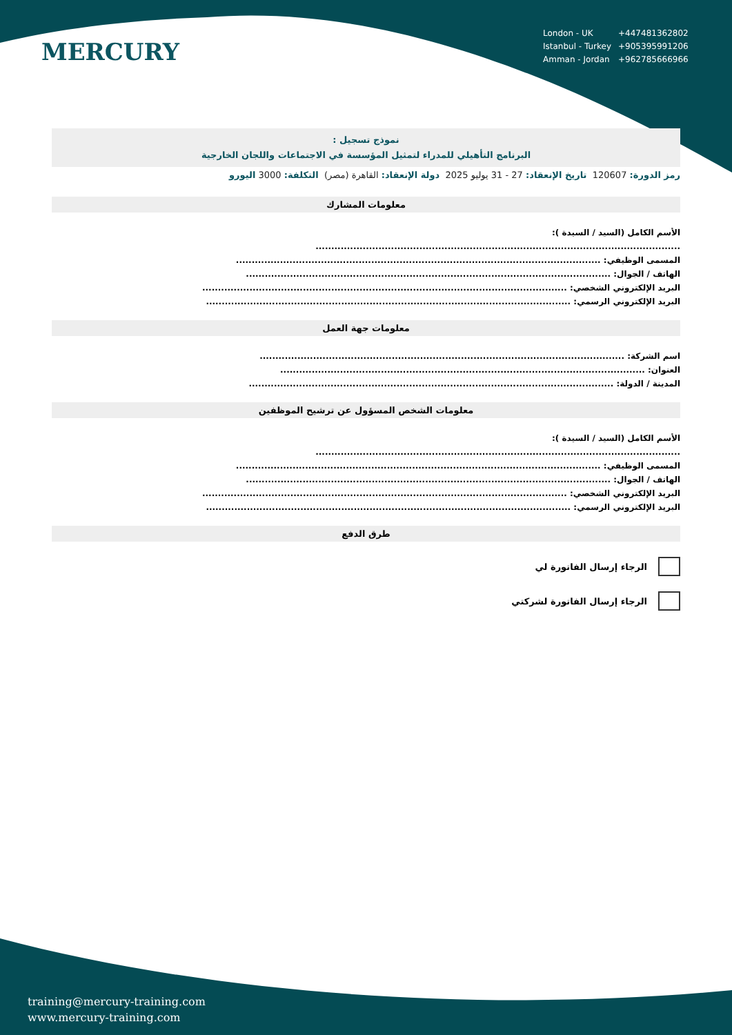MERCURY
| London - UK | +447481362802 |
| Istanbul - Turkey | +905395991206 |
| Amman - Jordan | +962785666966 |
نموذج تسجيل :
البرنامج التأهيلي للمدراء لتمثيل المؤسسة في الاجتماعات واللجان الخارجية
رمز الدورة: 120607 تاريخ الإنعقاد: 27 - 31 يوليو 2025 دولة الإنعقاد: القاهرة (مصر) التكلفة: 3000 اليورو
معلومات المشارك
الأسم الكامل (السيد / السيدة ):
....................................................................................................................
المسمى الوظيفي: ....................................................................................................................
الهاتف / الجوال: ....................................................................................................................
البريد الإلكتروني الشخصي: ....................................................................................................................
البريد الإلكتروني الرسمي: ....................................................................................................................
معلومات جهة العمل
اسم الشركة: ....................................................................................................................
العنوان: ....................................................................................................................
المدينة / الدولة: ....................................................................................................................
معلومات الشخص المسؤول عن ترشيح الموظفين
الأسم الكامل (السيد / السيدة ):
....................................................................................................................
المسمى الوظيفي: ....................................................................................................................
الهاتف / الجوال: ....................................................................................................................
البريد الإلكتروني الشخصي: ....................................................................................................................
البريد الإلكتروني الرسمي: ....................................................................................................................
طرق الدفع
الرجاء إرسال الفاتورة لي
الرجاء إرسال الفاتورة لشركتي
training@mercury-training.com
www.mercury-training.com